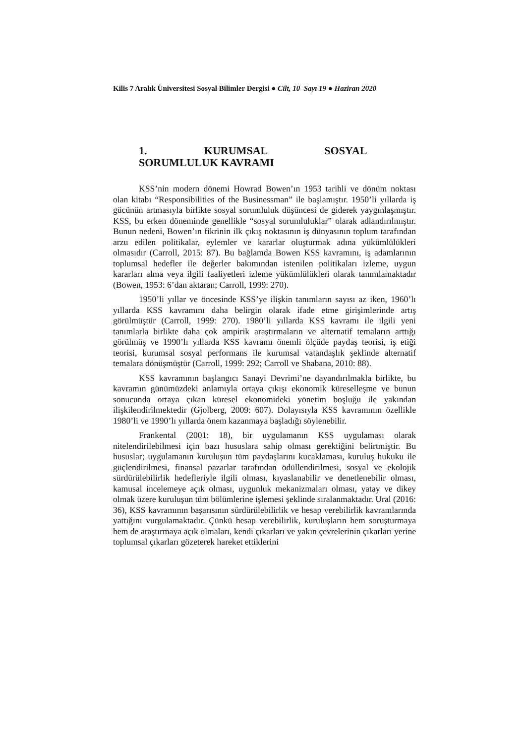Kilis 7 Aralık Üniversitesi Sosyal Bilimler Dergisi ● Cilt, 10–Sayı 19 ● Haziran 2020
1. KURUMSAL SOSYAL SORUMLULUK KAVRAMI
KSS’nin modern dönemi Howrad Bowen’ın 1953 tarihli ve dönüm noktası olan kitabı “Responsibilities of the Businessman” ile başlamıştır. 1950’li yıllarda iş gücünün artmasıyla birlikte sosyal sorumluluk düşüncesi de giderek yaygınlaşmıştır. KSS, bu erken döneminde genellikle “sosyal sorumluluklar” olarak adlandırılmıştır. Bunun nedeni, Bowen’ın fikrinin ilk çıkış noktasının iş dünyasının toplum tarafından arzu edilen politikalar, eylemler ve kararlar oluşturmak adına yükümlülükleri olmasıdır (Carroll, 2015: 87). Bu bağlamda Bowen KSS kavramını, iş adamlarının toplumsal hedefler ile değerler bakımından istenilen politikaları izleme, uygun kararları alma veya ilgili faaliyetleri izleme yükümlülükleri olarak tanımlamaktadır (Bowen, 1953: 6’dan aktaran; Carroll, 1999: 270).
1950’li yıllar ve öncesinde KSS’ye ilişkin tanımların sayısı az iken, 1960’lı yıllarda KSS kavramını daha belirgin olarak ifade etme girişimlerinde artış görülmüştür (Carroll, 1999: 270). 1980’li yıllarda KSS kavramı ile ilgili yeni tanımlarla birlikte daha çok ampirik araştırmaların ve alternatif temaların arttığı görülmüş ve 1990’lı yıllarda KSS kavramı önemli ölçüde paydaş teorisi, iş etiği teorisi, kurumsal sosyal performans ile kurumsal vatandaşlık şeklinde alternatif temalara dönüşmüştür (Carroll, 1999: 292; Carroll ve Shabana, 2010: 88).
KSS kavramının başlangıcı Sanayi Devrimi’ne dayandırılmakla birlikte, bu kavramın günümüzdeki anlamıyla ortaya çıkışı ekonomik küreselleşme ve bunun sonucunda ortaya çıkan küresel ekonomideki yönetim boşluğu ile yakından ilişkilendirilmektedir (Gjolberg, 2009: 607). Dolayısıyla KSS kavramının özellikle 1980’li ve 1990’lı yıllarda önem kazanmaya başladığı söylenebilir.
Frankental (2001: 18), bir uygulamanın KSS uygulaması olarak nitelendirilebilmesi için bazı hususlara sahip olması gerektiğini belirtmiştir. Bu hususlar; uygulamanın kuruluşun tüm paydaşlarını kucaklaması, kuruluş hukuku ile güçlendirilmesi, finansal pazarlar tarafından ödüllendirilmesi, sosyal ve ekolojik sürdürülebilirlik hedefleriyle ilgili olması, kıyaslanabilir ve denetlenebilir olması, kamusal incelemeye açık olması, uygunluk mekanizmaları olması, yatay ve dikey olmak üzere kuruluşun tüm bölümlerine işlemesi şeklinde sıralanmaktadır. Ural (2016: 36), KSS kavramının başarısının sürdürülebilirlik ve hesap verebilirlik kavramlarında yattığını vurgulamaktadır. Çünkü hesap verebilirlik, kuruluşların hem soruşturmaya hem de araştırmaya açık olmaları, kendi çıkarları ve yakın çevrelerinin çıkarları yerine toplumsal çıkarları gözeterek hareket ettiklerini